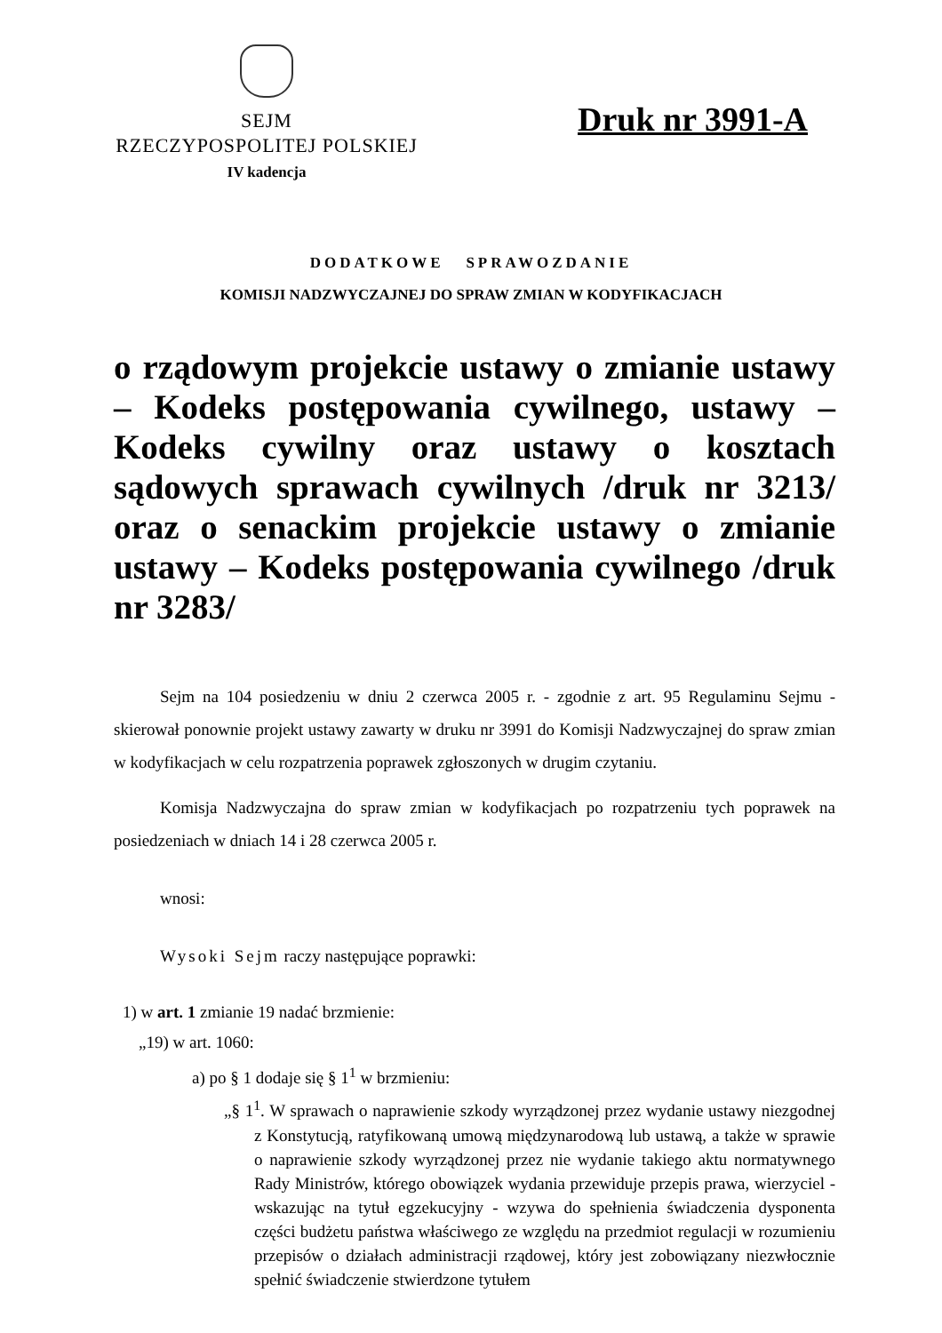SEJM
RZECZYPOSPOLITEJ POLSKIEJ
IV kadencja
Druk nr 3991-A
DODATKOWE SPRAWOZDANIE
KOMISJI NADZWYCZAJNEJ DO SPRAW ZMIAN W KODYFIKACJACH
o rządowym projekcie ustawy o zmianie ustawy – Kodeks postępowania cywilnego, ustawy – Kodeks cywilny oraz ustawy o kosztach sądowych sprawach cywilnych /druk nr 3213/ oraz o senackim projekcie ustawy o zmianie ustawy – Kodeks postępowania cywilnego /druk nr 3283/
Sejm na 104 posiedzeniu w dniu 2 czerwca 2005 r. - zgodnie z art. 95 Regulaminu Sejmu - skierował ponownie projekt ustawy zawarty w druku nr 3991 do Komisji Nadzwyczajnej do spraw zmian w kodyfikacjach w celu rozpatrzenia poprawek zgłoszonych w drugim czytaniu.
Komisja Nadzwyczajna do spraw zmian w kodyfikacjach po rozpatrzeniu tych poprawek na posiedzeniach w dniach 14 i 28 czerwca 2005 r.
wnosi:
Wysoki Sejm raczy następujące poprawki:
1) w art. 1 zmianie 19 nadać brzmienie:
„19) w art. 1060:
a) po § 1 dodaje się § 1<sup>1</sup> w brzmieniu:
„§ 1<sup>1</sup>. W sprawach o naprawienie szkody wyrządzonej przez wydanie ustawy niezgodnej z Konstytucją, ratyfikowaną umową międzynarodową lub ustawą, a także w sprawie o naprawienie szkody wyrządzonej przez nie wydanie takiego aktu normatywnego Rady Ministrów, którego obowiązek wydania przewiduje przepis prawa, wierzyciel - wskazując na tytuł egzekucyjny - wzywa do spełnienia świadczenia dysponenta części budżetu państwa właściwego ze względu na przedmiot regulacji w rozumieniu przepisów o działach administracji rządowej, który jest zobowiązany niezwłocznie spełnić świadczenie stwierdzone tytułem